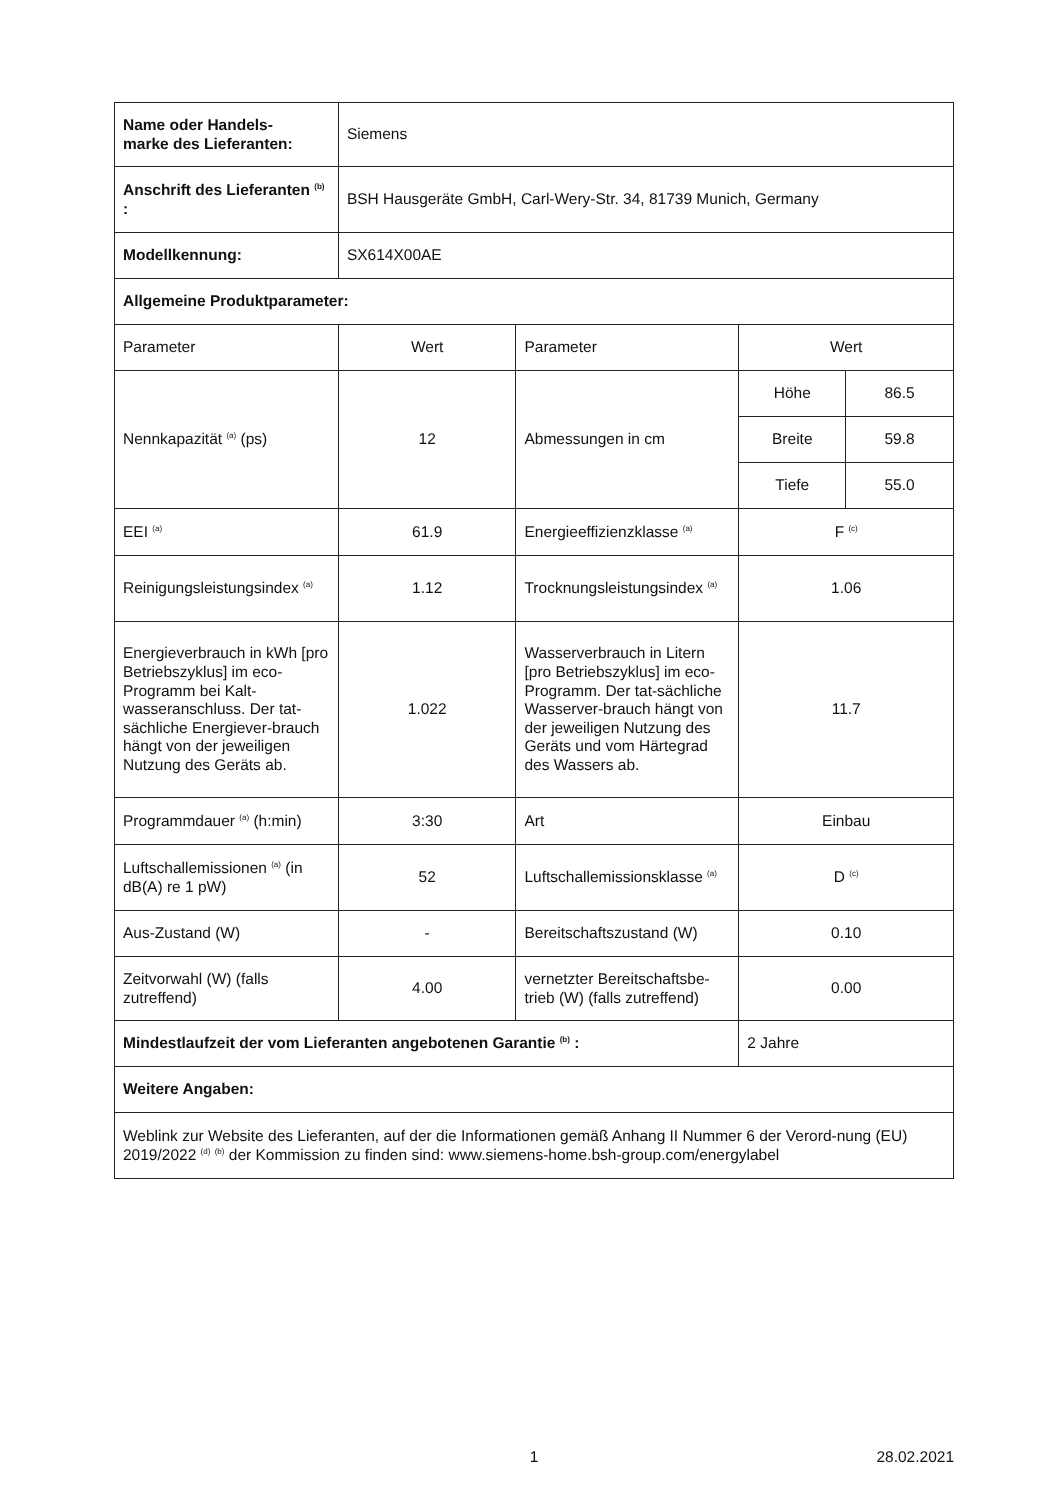| Name oder Handels- marke des Lieferanten: | Siemens | | | |
| Anschrift des Lieferanten <sup>(b)</sup> : | BSH Hausgeräte GmbH, Carl-Wery-Str. 34, 81739 Munich, Germany | | | |
| Modellkennung: | SX614X00AE | | | |
| Allgemeine Produktparameter: | | | | |
| Parameter | Wert | Parameter | Wert | |
| Nennkapazität <sup>(a)</sup> (ps) | 12 | Abmessungen in cm | Höhe | 86.5 |
| | | | Breite | 59.8 |
| | | | Tiefe | 55.0 |
| EEI <sup>(a)</sup> | 61.9 | Energieeffizienzklasse <sup>(a)</sup> | F <sup>(c)</sup> | |
| Reinigungsleistungsindex <sup>(a)</sup> | 1.12 | Trocknungsleistungsindex <sup>(a)</sup> | 1.06 | |
| Energieverbrauch in kWh [pro Betriebszyklus] im eco-Programm bei Kalt-wasseranschluss. Der tat-sächliche Energiever-brauch hängt von der jeweiligen Nutzung des Geräts ab. | 1.022 | Wasserverbrauch in Litern [pro Betriebszyklus] im eco-Programm. Der tat-sächliche Wasserver-brauch hängt von der jeweiligen Nutzung des Geräts und vom Härtegrad des Wassers ab. | 11.7 | |
| Programmdauer <sup>(a)</sup> (h:min) | 3:30 | Art | Einbau | |
| Luftschallemissionen <sup>(a)</sup> (in dB(A) re 1 pW) | 52 | Luftschallemissionsklasse <sup>(a)</sup> | D <sup>(c)</sup> | |
| Aus-Zustand (W) | - | Bereitschaftszustand (W) | 0.10 | |
| Zeitvorwahl (W) (falls zutreffend) | 4.00 | vernetzter Bereitschaftsbe-trieb (W) (falls zutreffend) | 0.00 | |
| Mindestlaufzeit der vom Lieferanten angebotenen Garantie <sup>(b)</sup> : | | | 2 Jahre | |
| Weitere Angaben: | | | | |
| Weblink zur Website des Lieferanten, auf der die Informationen gemäß Anhang II Nummer 6 der Verord-nung (EU) 2019/2022 <sup>(d)</sup> <sup>(b)</sup> der Kommission zu finden sind: www.siemens-home.bsh-group.com/energylabel | | | | |
1 28.02.2021